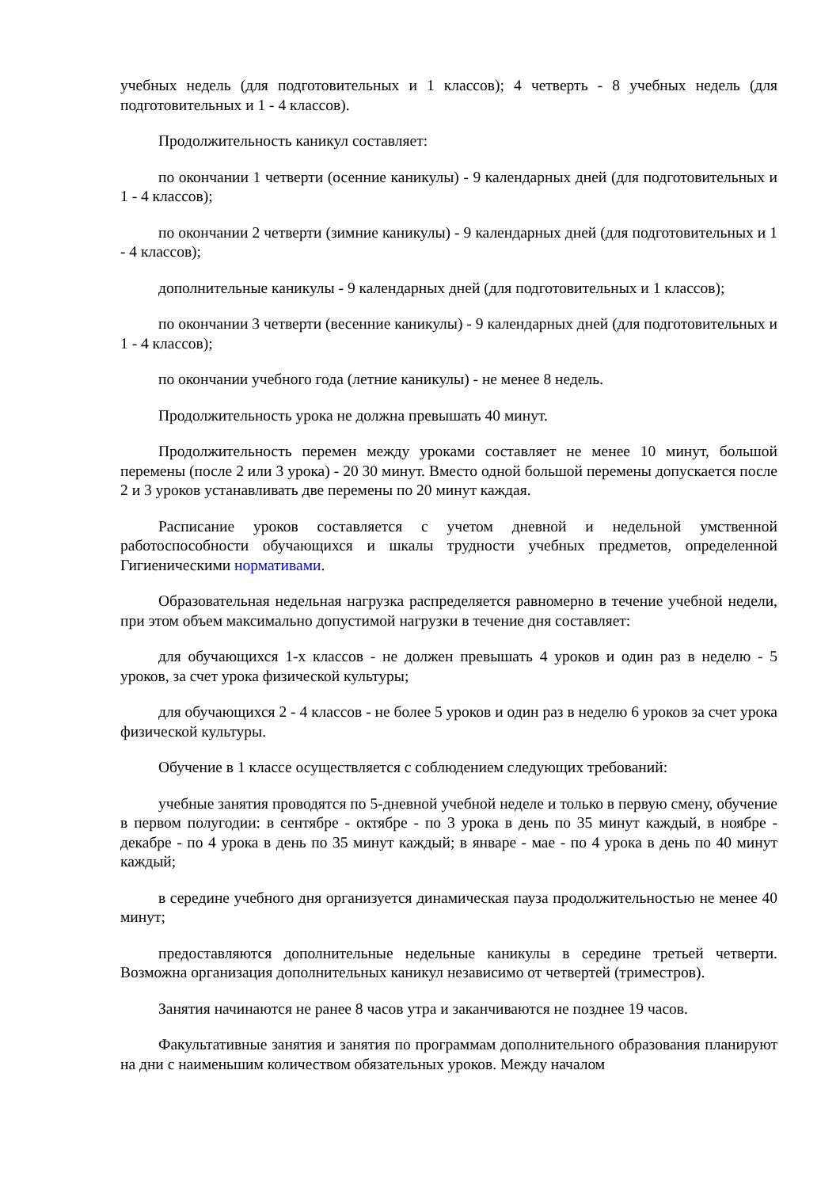учебных недель (для подготовительных и 1 классов); 4 четверть - 8 учебных недель (для подготовительных и 1 - 4 классов).
Продолжительность каникул составляет:
по окончании 1 четверти (осенние каникулы) - 9 календарных дней (для подготовительных и 1 - 4 классов);
по окончании 2 четверти (зимние каникулы) - 9 календарных дней (для подготовительных и 1 - 4 классов);
дополнительные каникулы - 9 календарных дней (для подготовительных и 1 классов);
по окончании 3 четверти (весенние каникулы) - 9 календарных дней (для подготовительных и 1 - 4 классов);
по окончании учебного года (летние каникулы) - не менее 8 недель.
Продолжительность урока не должна превышать 40 минут.
Продолжительность перемен между уроками составляет не менее 10 минут, большой перемены (после 2 или 3 урока) - 20 30 минут. Вместо одной большой перемены допускается после 2 и 3 уроков устанавливать две перемены по 20 минут каждая.
Расписание уроков составляется с учетом дневной и недельной умственной работоспособности обучающихся и шкалы трудности учебных предметов, определенной Гигиеническими нормативами.
Образовательная недельная нагрузка распределяется равномерно в течение учебной недели, при этом объем максимально допустимой нагрузки в течение дня составляет:
для обучающихся 1-х классов - не должен превышать 4 уроков и один раз в неделю - 5 уроков, за счет урока физической культуры;
для обучающихся 2 - 4 классов - не более 5 уроков и один раз в неделю 6 уроков за счет урока физической культуры.
Обучение в 1 классе осуществляется с соблюдением следующих требований:
учебные занятия проводятся по 5-дневной учебной неделе и только в первую смену, обучение в первом полугодии: в сентябре - октябре - по 3 урока в день по 35 минут каждый, в ноябре - декабре - по 4 урока в день по 35 минут каждый; в январе - мае - по 4 урока в день по 40 минут каждый;
в середине учебного дня организуется динамическая пауза продолжительностью не менее 40 минут;
предоставляются дополнительные недельные каникулы в середине третьей четверти. Возможна организация дополнительных каникул независимо от четвертей (триместров).
Занятия начинаются не ранее 8 часов утра и заканчиваются не позднее 19 часов.
Факультативные занятия и занятия по программам дополнительного образования планируют на дни с наименьшим количеством обязательных уроков. Между началом